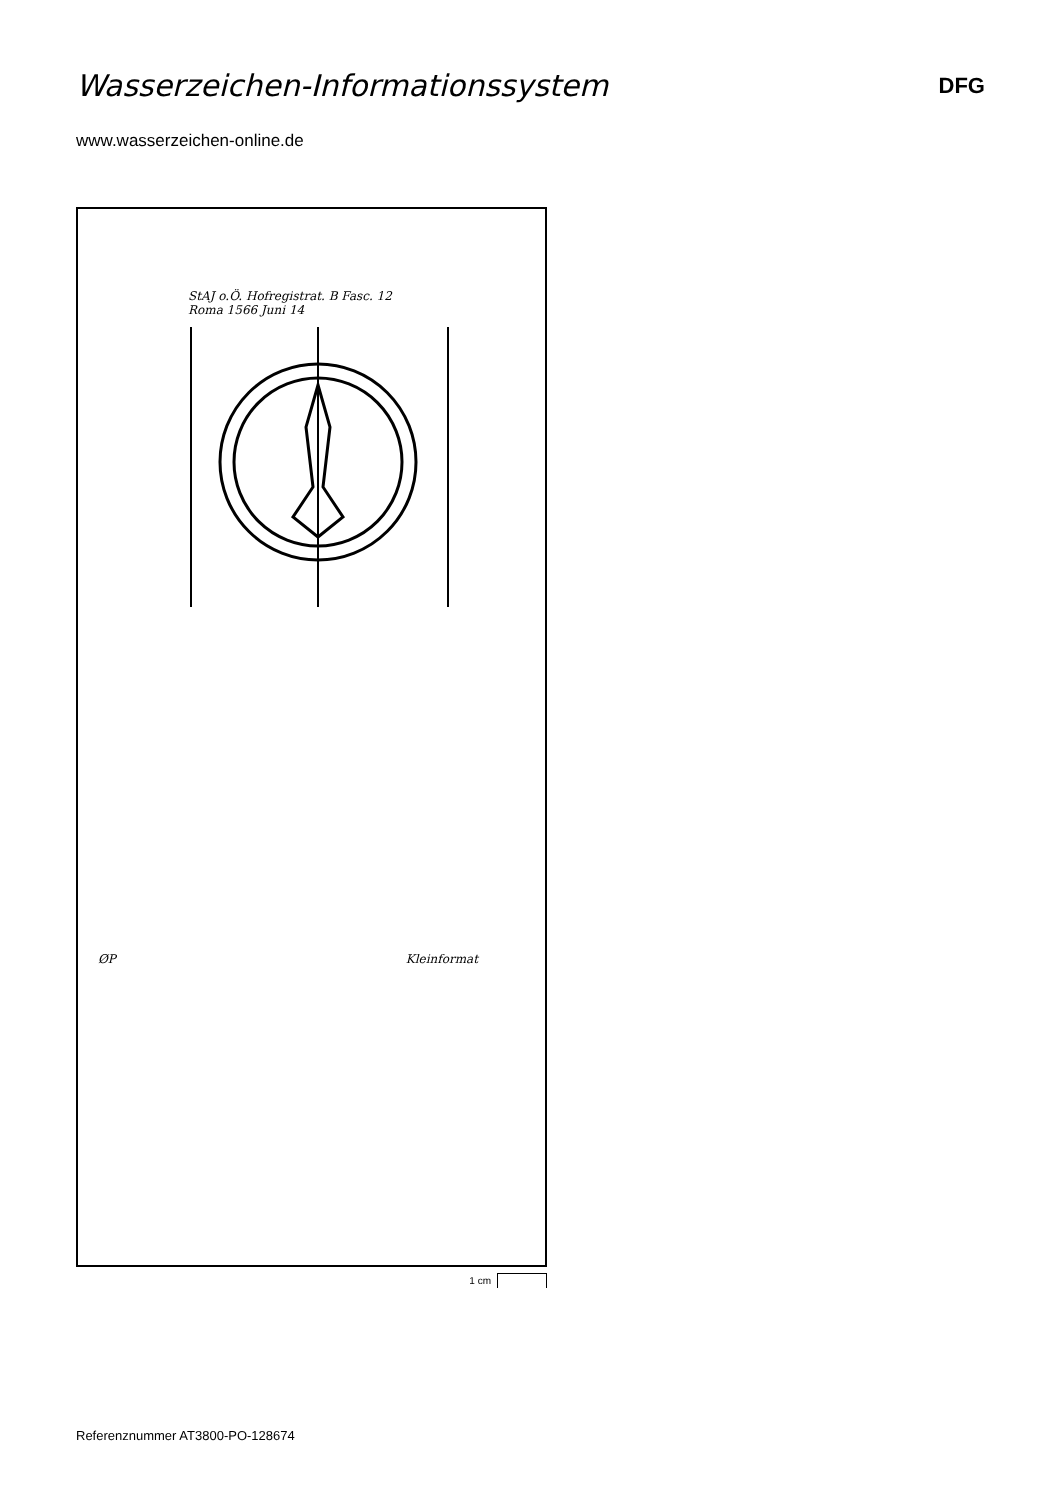Wasserzeichen-Informationssystem
DFG
www.wasserzeichen-online.de
StAJ o.Ö. Hofregistrat. B Fasc. 12
Roma 1566 Juni 14
ØP Kleinformat
1 cm
Referenznummer AT3800-PO-128674